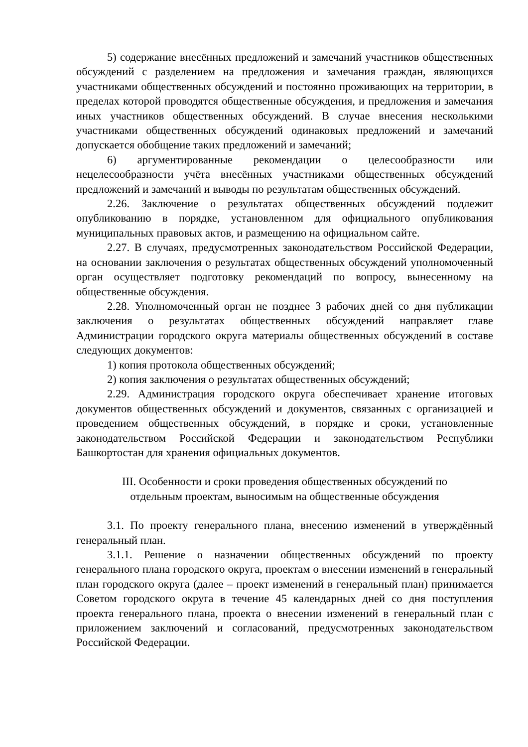5) содержание внесённых предложений и замечаний участников общественных обсуждений с разделением на предложения и замечания граждан, являющихся участниками общественных обсуждений и постоянно проживающих на территории, в пределах которой проводятся общественные обсуждения, и предложения и замечания иных участников общественных обсуждений. В случае внесения несколькими участниками общественных обсуждений одинаковых предложений и замечаний допускается обобщение таких предложений и замечаний;
6) аргументированные рекомендации о целесообразности или нецелесообразности учёта внесённых участниками общественных обсуждений предложений и замечаний и выводы по результатам общественных обсуждений.
2.26. Заключение о результатах общественных обсуждений подлежит опубликованию в порядке, установленном для официального опубликования муниципальных правовых актов, и размещению на официальном сайте.
2.27. В случаях, предусмотренных законодательством Российской Федерации, на основании заключения о результатах общественных обсуждений уполномоченный орган осуществляет подготовку рекомендаций по вопросу, вынесенному на общественные обсуждения.
2.28. Уполномоченный орган не позднее 3 рабочих дней со дня публикации заключения о результатах общественных обсуждений направляет главе Администрации городского округа материалы общественных обсуждений в составе следующих документов:
1) копия протокола общественных обсуждений;
2) копия заключения о результатах общественных обсуждений;
2.29. Администрация городского округа обеспечивает хранение итоговых документов общественных обсуждений и документов, связанных с организацией и проведением общественных обсуждений, в порядке и сроки, установленные законодательством Российской Федерации и законодательством Республики Башкортостан для хранения официальных документов.
III. Особенности и сроки проведения общественных обсуждений по отдельным проектам, выносимым на общественные обсуждения
3.1. По проекту генерального плана, внесению изменений в утверждённый генеральный план.
3.1.1. Решение о назначении общественных обсуждений по проекту генерального плана городского округа, проектам о внесении изменений в генеральный план городского округа (далее – проект изменений в генеральный план) принимается Советом городского округа в течение 45 календарных дней со дня поступления проекта генерального плана, проекта о внесении изменений в генеральный план с приложением заключений и согласований, предусмотренных законодательством Российской Федерации.